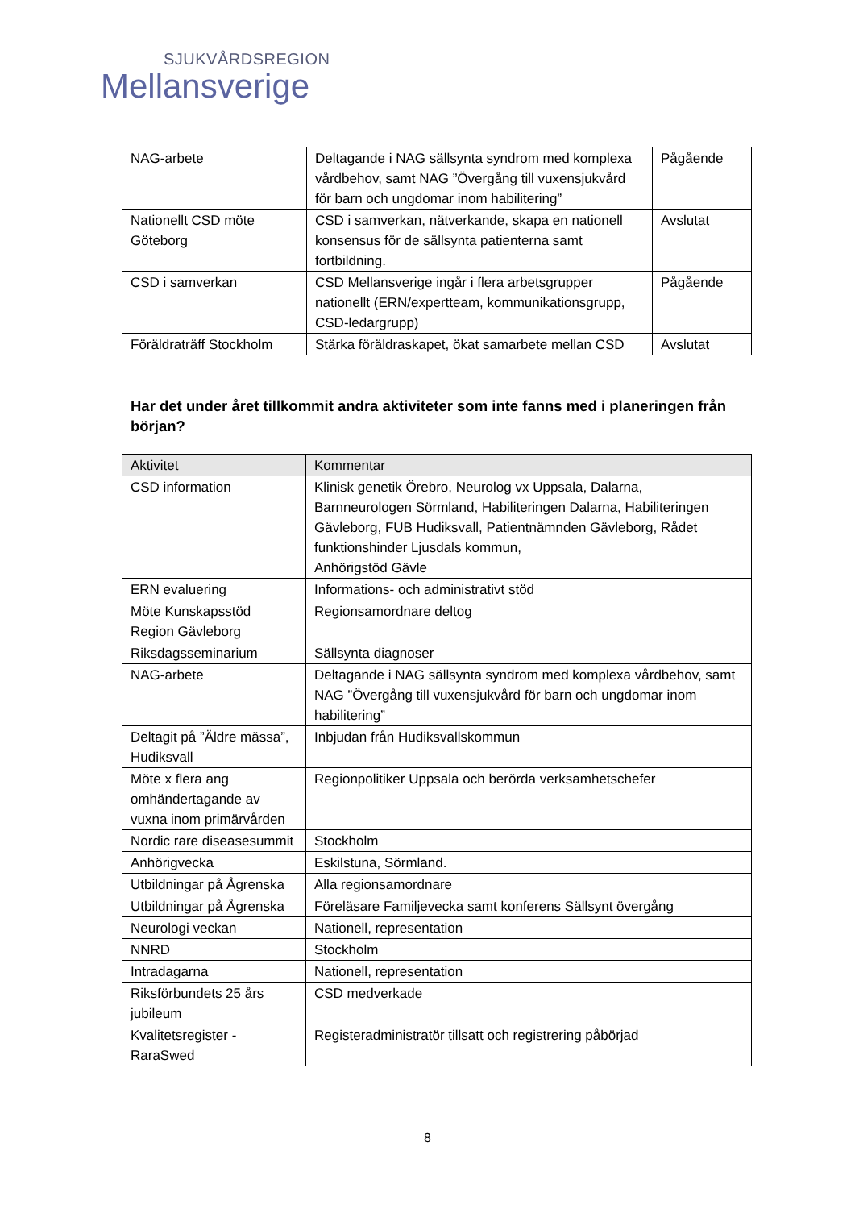SJUKVÅRDSREGION
Mellansverige
| NAG-arbete | Deltagande i NAG sällsynta syndrom med komplexa vårdbehov, samt NAG ”Övergång till vuxensjukvård för barn och ungdomar inom habilitering” | Pågående |
| Nationellt CSD möte Göteborg | CSD i samverkan, nätverkande, skapa en nationell konsensus för de sällsynta patienterna samt fortbildning. | Avslutat |
| CSD i samverkan | CSD Mellansverige ingår i flera arbetsgrupper nationellt (ERN/expertteam, kommunikationsgrupp, CSD-ledargrupp) | Pågående |
| Föräldraträff Stockholm | Stärka föräldraskapet, ökat samarbete mellan CSD | Avslutat |
Har det under året tillkommit andra aktiviteter som inte fanns med i planeringen från början?
| Aktivitet | Kommentar |
| --- | --- |
| CSD information | Klinisk genetik Örebro, Neurolog vx Uppsala, Dalarna, Barnneurologen Sörmland, Habiliteringen Dalarna, Habiliteringen Gävleborg, FUB Hudiksvall, Patientnämnden Gävleborg, Rådet funktionshinder Ljusdals kommun, Anhörigstöd Gävle |
| ERN evaluering | Informations- och administrativt stöd |
| Möte Kunskapsstöd Region Gävleborg | Regionsamordnare deltog |
| Riksdagsseminarium | Sällsynta diagnoser |
| NAG-arbete | Deltagande i NAG sällsynta syndrom med komplexa vårdbehov, samt NAG ”Övergång till vuxensjukvård för barn och ungdomar inom habilitering” |
| Deltagit på ”Äldre mässa”, Hudiksvall | Inbjudan från Hudiksvallskommun |
| Möte x flera ang omhändertagande av vuxna inom primärvården | Regionpolitiker Uppsala och berörda verksamhetschefer |
| Nordic rare diseasesummit | Stockholm |
| Anhörigvecka | Eskilstuna, Sörmland. |
| Utbildningar på Ågrenska | Alla regionsamordnare |
| Utbildningar på Ågrenska | Föreläsare Familjevecka samt konferens Sällsynt övergång |
| Neurologi veckan | Nationell, representation |
| NNRD | Stockholm |
| Intradagarna | Nationell, representation |
| Riksförbundets 25 års jubileum | CSD medverkade |
| Kvalitetsregister - RaraSwed | Registeradministratör tillsatt och registrering påbörjad |
8